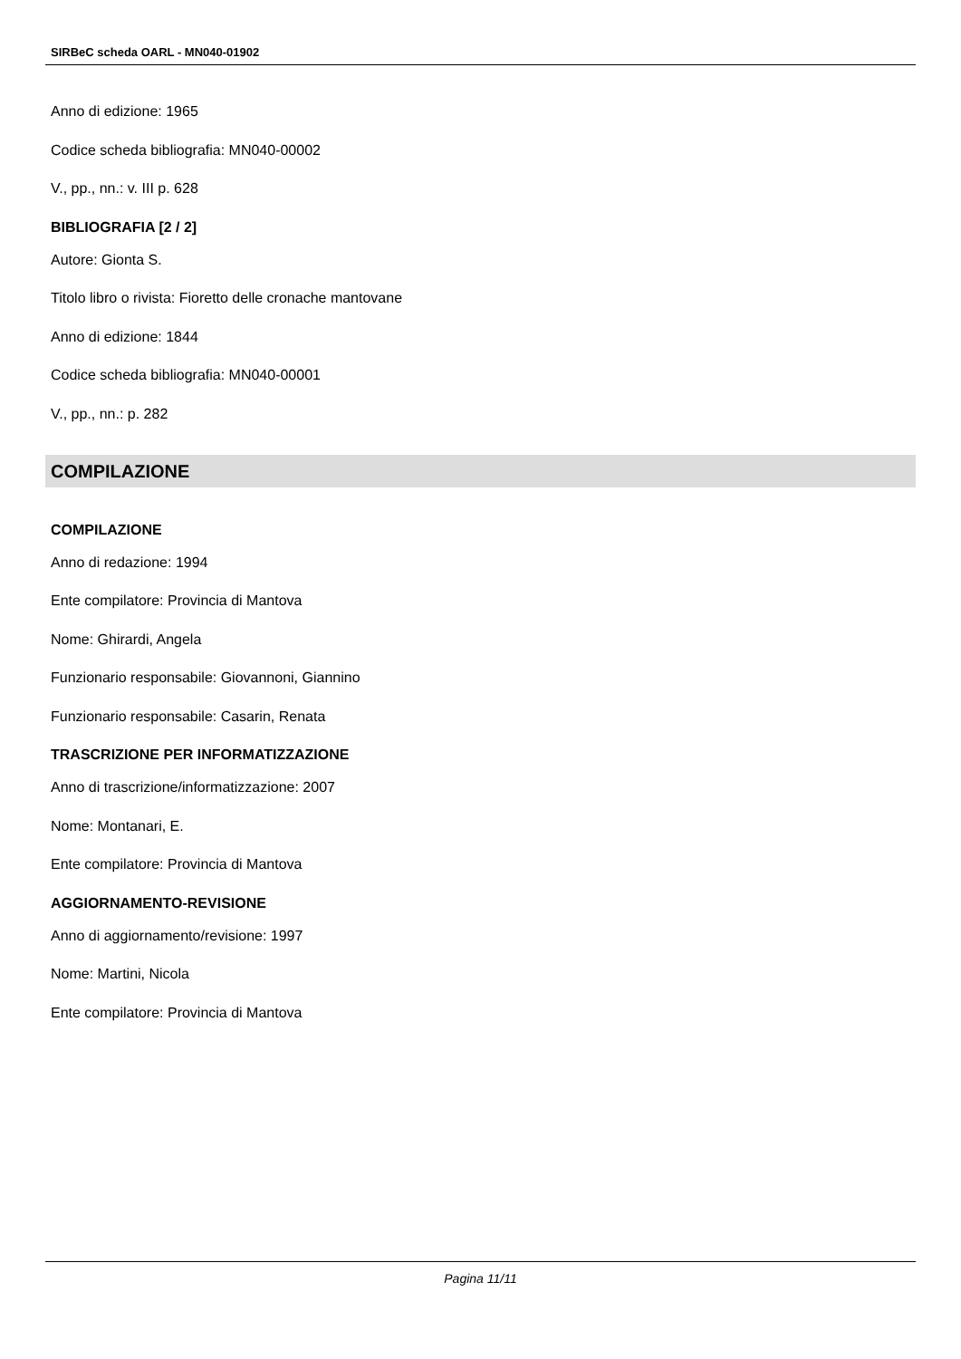SIRBeC scheda OARL - MN040-01902
Anno di edizione: 1965
Codice scheda bibliografia: MN040-00002
V., pp., nn.: v. III p. 628
BIBLIOGRAFIA [2 / 2]
Autore: Gionta S.
Titolo libro o rivista: Fioretto delle cronache mantovane
Anno di edizione: 1844
Codice scheda bibliografia: MN040-00001
V., pp., nn.: p. 282
COMPILAZIONE
COMPILAZIONE
Anno di redazione: 1994
Ente compilatore: Provincia di Mantova
Nome: Ghirardi, Angela
Funzionario responsabile: Giovannoni, Giannino
Funzionario responsabile: Casarin, Renata
TRASCRIZIONE PER INFORMATIZZAZIONE
Anno di trascrizione/informatizzazione: 2007
Nome: Montanari, E.
Ente compilatore: Provincia di Mantova
AGGIORNAMENTO-REVISIONE
Anno di aggiornamento/revisione: 1997
Nome: Martini, Nicola
Ente compilatore: Provincia di Mantova
Pagina 11/11